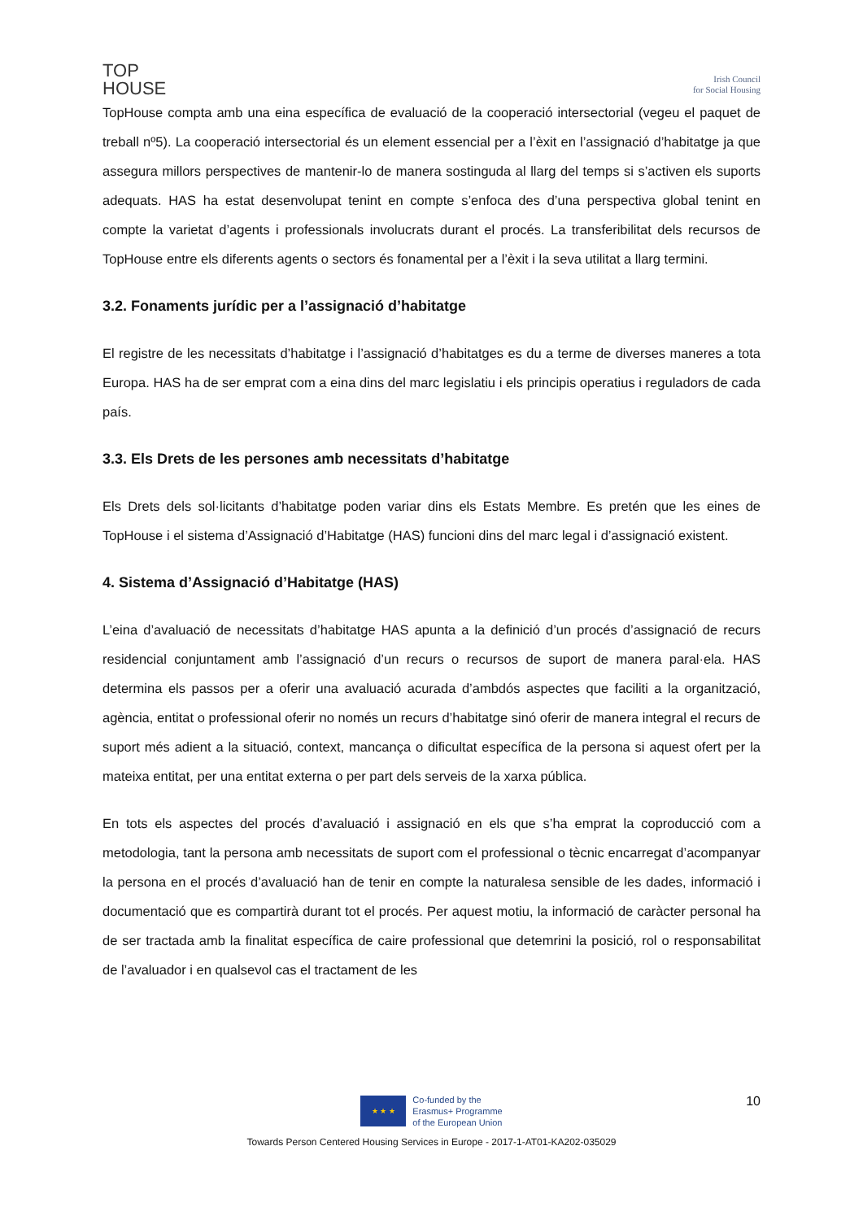TOP
HOUSE
Irish Council
for Social Housing
TopHouse compta amb una eina específica de evaluació de la cooperació intersectorial (vegeu el paquet de treball nº5). La cooperació intersectorial és un element essencial per a l’èxit en l’assignació d’habitatge ja que assegura millors perspectives de mantenir-lo de manera sostinguda al llarg del temps si s’activen els suports adequats. HAS ha estat desenvolupat tenint en compte s’enfoca des d’una perspectiva global tenint en compte la varietat d’agents i professionals involucrats durant el procés. La transferibilitat dels recursos de TopHouse entre els diferents agents o sectors és fonamental per a l’èxit i la seva utilitat a llarg termini.
3.2. Fonaments jurídic per a l’assignació d’habitatge
El registre de les necessitats d’habitatge i l’assignació d’habitatges es du a terme de diverses maneres a tota Europa. HAS ha de ser emprat com a eina dins del marc legislatiu i els principis operatius i reguladors de cada país.
3.3. Els Drets de les persones amb necessitats d’habitatge
Els Drets dels sol·licitants d’habitatge poden variar dins els Estats Membre. Es pretén que les eines de TopHouse i el sistema d’Assignació d’Habitatge (HAS) funcioni dins del marc legal i d’assignació existent.
4. Sistema d’Assignació d’Habitatge (HAS)
L’eina d’avaluació de necessitats d’habitatge HAS apunta a la definició d’un procés d’assignació de recurs residencial conjuntament amb l’assignació d’un recurs o recursos de suport de manera paral·ela. HAS determina els passos per a oferir una avaluació acurada d’ambdós aspectes que faciliti a la organització, agència, entitat o professional oferir no només un recurs d’habitatge sinó oferir de manera integral el recurs de suport més adient a la situació, context, mancança o dificultat específica de la persona si aquest ofert per la mateixa entitat, per una entitat externa o per part dels serveis de la xarxa pública.
En tots els aspectes del procés d’avaluació i assignació en els que s’ha emprat la coproducció com a metodologia, tant la persona amb necessitats de suport com el professional o tècnic encarregat d’acompanyar la persona en el procés d’avaluació han de tenir en compte la naturalesa sensible de les dades, informació i documentació que es compartirà durant tot el procés. Per aquest motiu, la informació de caràcter personal ha de ser tractada amb la finalitat específica de caire professional que detemrini la posició, rol o responsabilitat de l’avaluador i en qualsevol cas el tractament de les
10
★ ★ ★
Co-funded by the
Erasmus+ Programme
of the European Union
Towards Person Centered Housing Services in Europe - 2017-1-AT01-KA202-035029